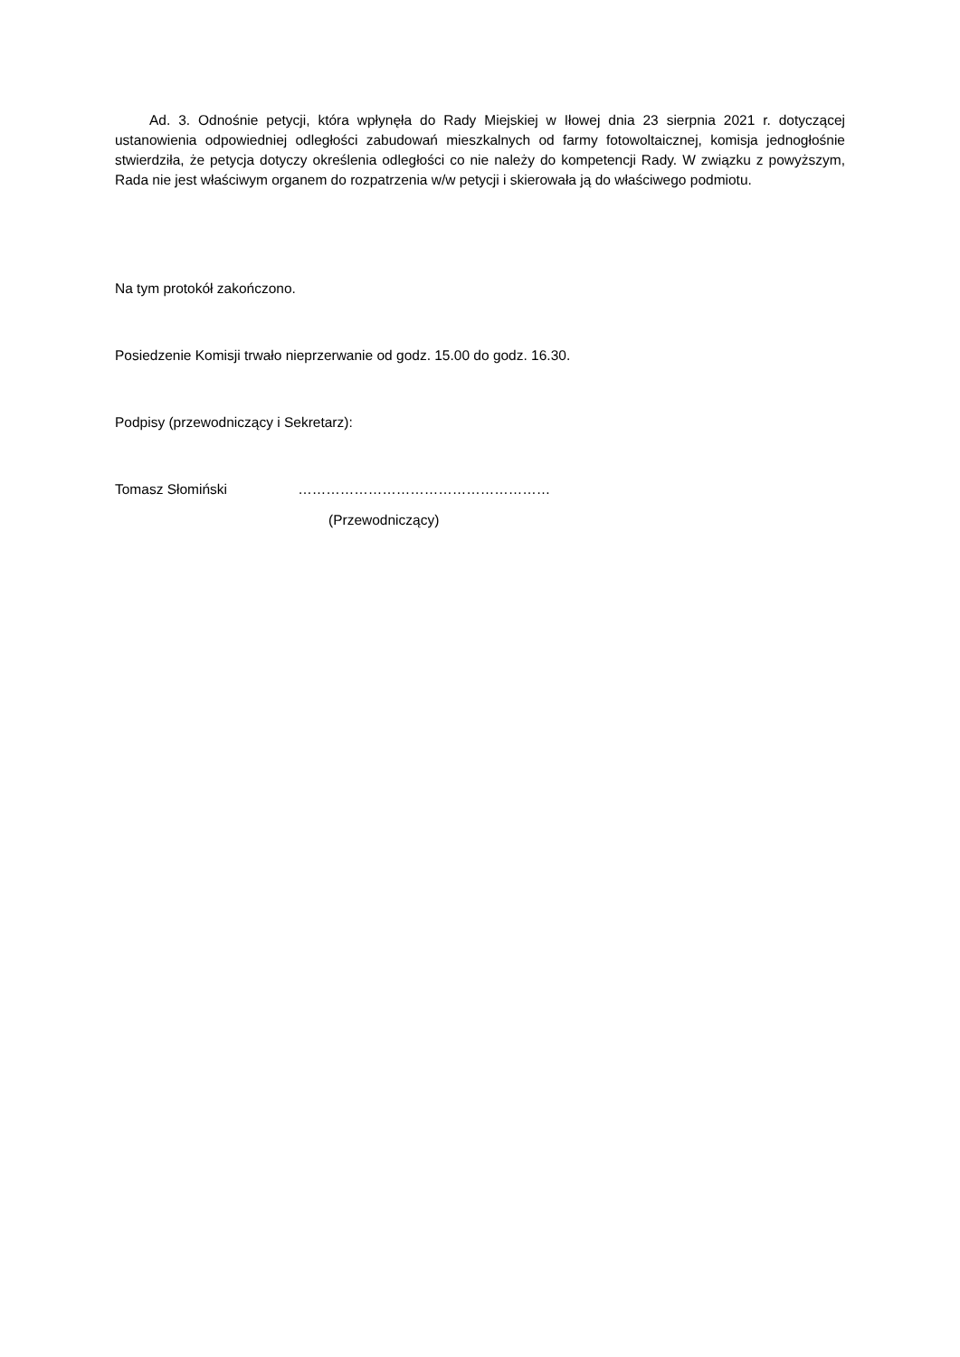Ad. 3. Odnośnie petycji, która wpłynęła do Rady Miejskiej w Iłowej dnia 23 sierpnia 2021 r. dotyczącej ustanowienia odpowiedniej odległości zabudowań mieszkalnych od farmy fotowoltaicznej, komisja jednogłośnie stwierdziła, że petycja dotyczy określenia odległości co nie należy do kompetencji Rady. W związku z powyższym, Rada nie jest właściwym organem do rozpatrzenia w/w petycji i skierowała ją do właściwego podmiotu.
Na tym protokół zakończono.
Posiedzenie Komisji trwało nieprzerwanie od godz. 15.00 do godz. 16.30.
Podpisy (przewodniczący i Sekretarz):
Tomasz Słomiński ………………………………………………
(Przewodniczący)